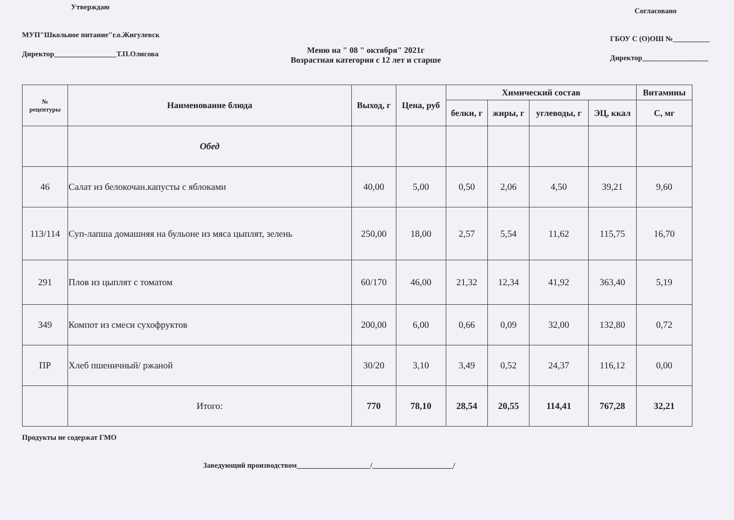Утверждаю
МУП"Школьное питание"г.о.Жигулевск
Директор_________________Т.П.Олисова
Согласовано
ГБОУ С (О)ОШ №__________
Директор__________________
Меню на " 08 " октября" 2021г
Возрастная категория с 12 лет и старше
| № рецептуры | Наименование блюда | Выход, г | Цена, руб | Химический состав | | | | Витамины |
| --- | --- | --- | --- | --- | --- | --- | --- | --- |
| | | | | белки, г | жиры, г | углеводы, г | ЭЦ, ккал | С, мг |
| | Обед | | | | | | | |
| 46 | Салат из белокочан.капусты с яблоками | 40,00 | 5,00 | 0,50 | 2,06 | 4,50 | 39,21 | 9,60 |
| 113/114 | Суп-лапша домашняя на бульоне из мяса цыплят, зелень | 250,00 | 18,00 | 2,57 | 5,54 | 11,62 | 115,75 | 16,70 |
| 291 | Плов из цыплят с томатом | 60/170 | 46,00 | 21,32 | 12,34 | 41,92 | 363,40 | 5,19 |
| 349 | Компот из смеси сухофруктов | 200,00 | 6,00 | 0,66 | 0,09 | 32,00 | 132,80 | 0,72 |
| ПР | Хлеб пшеничный/ ржаной | 30/20 | 3,10 | 3,49 | 0,52 | 24,37 | 116,12 | 0,00 |
| | Итого: | 770 | 78,10 | 28,54 | 20,55 | 114,41 | 767,28 | 32,21 |
Продукты не содержат ГМО
Заведующий производством____________________/______________________/